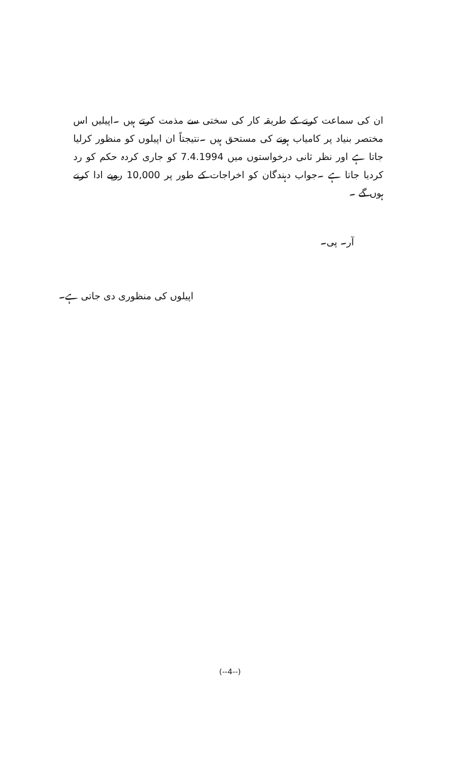ان کی سماعت کرنے کے طریقہ کار کی سختی سے مذمت کرتے ہیں ۔اپیلیں اس مختصر بنیاد پر کامیاب ہونے کی مستحق ہیں ۔نتیجتاً ان اپیلوں کو منظور کرلیا جاتا ہے اور نظر ثانی درخواستوں میں 7.4.1994 کو جاری کردہ حکم کو رد کردیا جاتا ہے ۔جواب دہندگان کو اخراجات کے طور پر 10,000 روپے ادا کرنے ہوں گے ۔
آر۔ پی۔
اپیلوں کی منظوری دی جاتی ہے۔
(--4--)